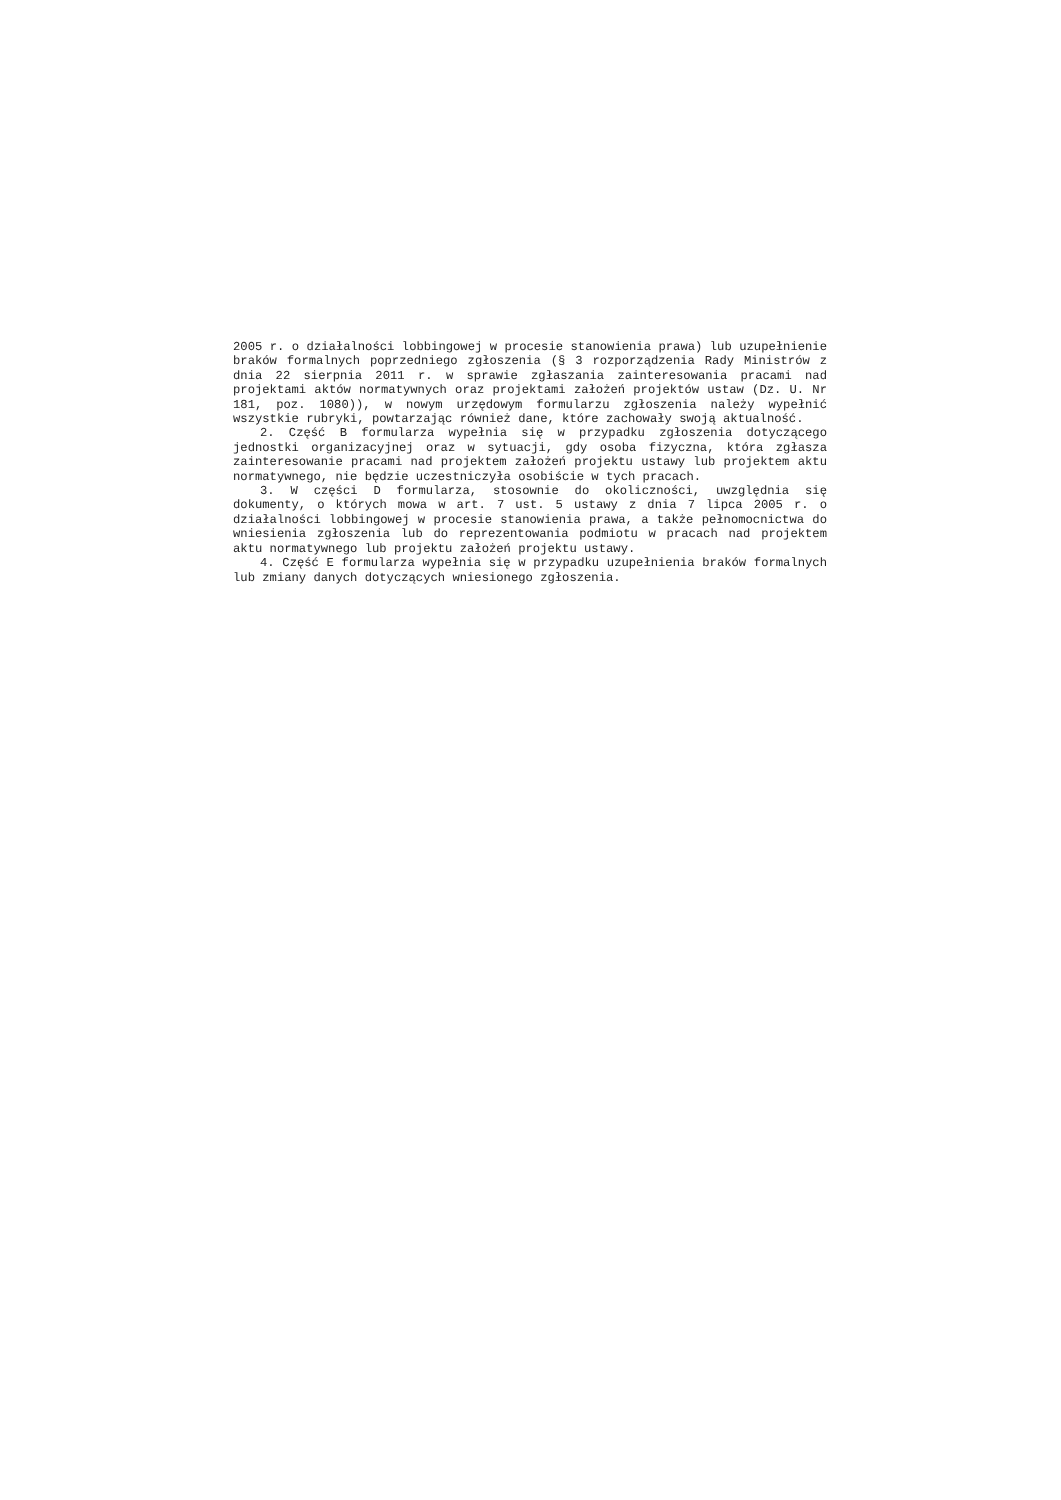2005 r. o działalności lobbingowej w procesie stanowienia prawa) lub uzupełnienie braków formalnych poprzedniego zgłoszenia (§ 3 rozporządzenia Rady Ministrów z dnia 22 sierpnia 2011 r. w sprawie zgłaszania zainteresowania pracami nad projektami aktów normatywnych oraz projektami założeń projektów ustaw (Dz. U. Nr 181, poz. 1080)), w nowym urzędowym formularzu zgłoszenia należy wypełnić wszystkie rubryki, powtarzając również dane, które zachowały swoją aktualność.
2. Część B formularza wypełnia się w przypadku zgłoszenia dotyczącego jednostki organizacyjnej oraz w sytuacji, gdy osoba fizyczna, która zgłasza zainteresowanie pracami nad projektem założeń projektu ustawy lub projektem aktu normatywnego, nie będzie uczestniczyła osobiście w tych pracach.
3. W części D formularza, stosownie do okoliczności, uwzględnia się dokumenty, o których mowa w art. 7 ust. 5 ustawy z dnia 7 lipca 2005 r. o działalności lobbingowej w procesie stanowienia prawa, a także pełnomocnictwa do wniesienia zgłoszenia lub do reprezentowania podmiotu w pracach nad projektem aktu normatywnego lub projektu założeń projektu ustawy.
4. Część E formularza wypełnia się w przypadku uzupełnienia braków formalnych lub zmiany danych dotyczących wniesionego zgłoszenia.